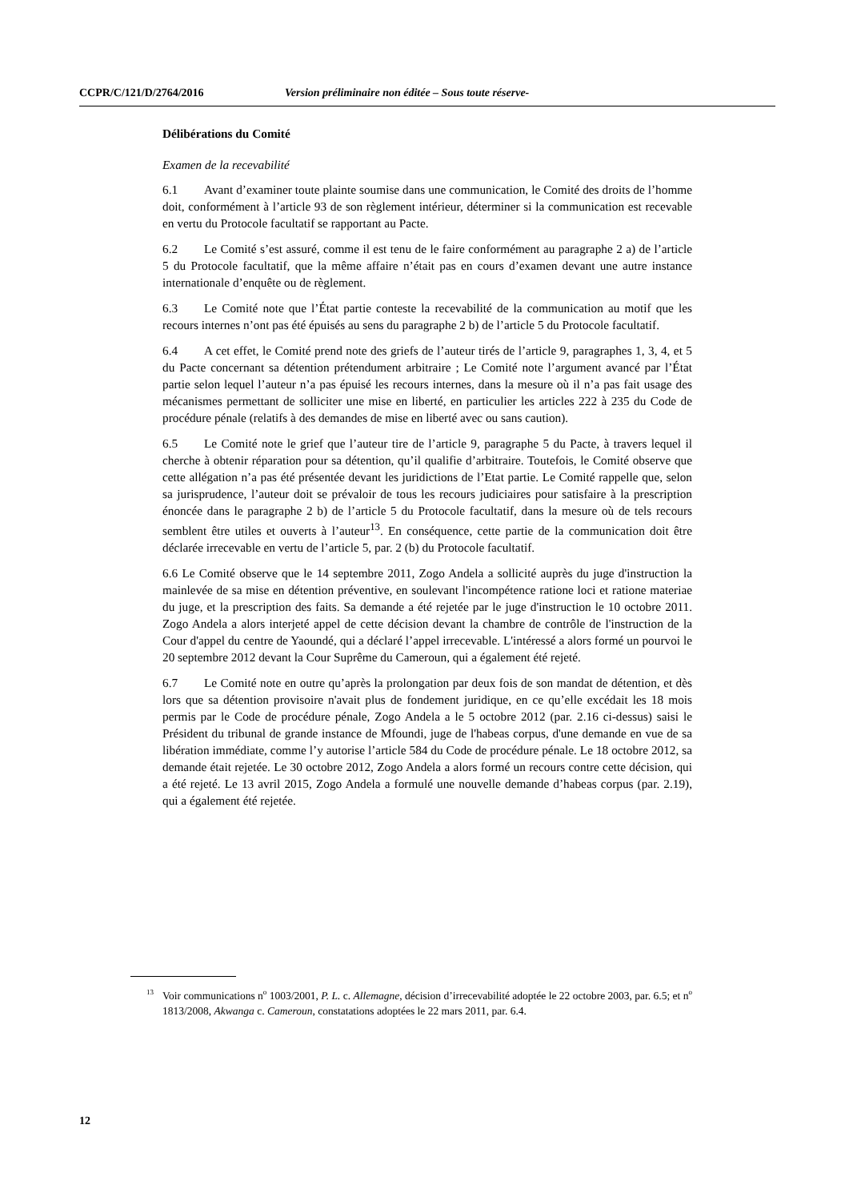CCPR/C/121/D/2764/2016 Version préliminaire non éditée – Sous toute réserve-
Délibérations du Comité
Examen de la recevabilité
6.1 Avant d’examiner toute plainte soumise dans une communication, le Comité des droits de l’homme doit, conformément à l’article 93 de son règlement intérieur, déterminer si la communication est recevable en vertu du Protocole facultatif se rapportant au Pacte.
6.2 Le Comité s’est assuré, comme il est tenu de le faire conformément au paragraphe 2 a) de l’article 5 du Protocole facultatif, que la même affaire n’était pas en cours d’examen devant une autre instance internationale d’enquête ou de règlement.
6.3 Le Comité note que l’État partie conteste la recevabilité de la communication au motif que les recours internes n’ont pas été épuisés au sens du paragraphe 2 b) de l’article 5 du Protocole facultatif.
6.4 A cet effet, le Comité prend note des griefs de l’auteur tirés de l’article 9, paragraphes 1, 3, 4, et 5 du Pacte concernant sa détention prétendument arbitraire ; Le Comité note l’argument avancé par l’État partie selon lequel l’auteur n’a pas épuisé les recours internes, dans la mesure où il n’a pas fait usage des mécanismes permettant de solliciter une mise en liberté, en particulier les articles 222 à 235 du Code de procédure pénale (relatifs à des demandes de mise en liberté avec ou sans caution).
6.5 Le Comité note le grief que l’auteur tire de l’article 9, paragraphe 5 du Pacte, à travers lequel il cherche à obtenir réparation pour sa détention, qu’il qualifie d’arbitraire. Toutefois, le Comité observe que cette allégation n’a pas été présentée devant les juridictions de l’Etat partie. Le Comité rappelle que, selon sa jurisprudence, l’auteur doit se prévaloir de tous les recours judiciaires pour satisfaire à la prescription énoncée dans le paragraphe 2 b) de l’article 5 du Protocole facultatif, dans la mesure où de tels recours semblent être utiles et ouverts à l’auteur<sup>13</sup>. En conséquence, cette partie de la communication doit être déclarée irrecevable en vertu de l’article 5, par. 2 (b) du Protocole facultatif.
6.6 Le Comité observe que le 14 septembre 2011, Zogo Andela a sollicité auprès du juge d'instruction la mainlevée de sa mise en détention préventive, en soulevant l'incompétence ratione loci et ratione materiae du juge, et la prescription des faits. Sa demande a été rejetée par le juge d'instruction le 10 octobre 2011. Zogo Andela a alors interjeté appel de cette décision devant la chambre de contrôle de l'instruction de la Cour d'appel du centre de Yaoundé, qui a déclaré l’appel irrecevable. L'intéressé a alors formé un pourvoi le 20 septembre 2012 devant la Cour Suprême du Cameroun, qui a également été rejeté.
6.7 Le Comité note en outre qu’après la prolongation par deux fois de son mandat de détention, et dès lors que sa détention provisoire n'avait plus de fondement juridique, en ce qu’elle excédait les 18 mois permis par le Code de procédure pénale, Zogo Andela a le 5 octobre 2012 (par. 2.16 ci-dessus) saisi le Président du tribunal de grande instance de Mfoundi, juge de l'habeas corpus, d'une demande en vue de sa libération immédiate, comme l’y autorise l’article 584 du Code de procédure pénale. Le 18 octobre 2012, sa demande était rejetée. Le 30 octobre 2012, Zogo Andela a alors formé un recours contre cette décision, qui a été rejeté. Le 13 avril 2015, Zogo Andela a formulé une nouvelle demande d’habeas corpus (par. 2.19), qui a également été rejetée.
<sup>13</sup> Voir communications n<sup>o</sup> 1003/2001, P. L. c. Allemagne, décision d’irrecevabilité adoptée le 22 octobre 2003, par. 6.5; et n<sup>o</sup> 1813/2008, Akwanga c. Cameroun, constatations adoptées le 22 mars 2011, par. 6.4.
12